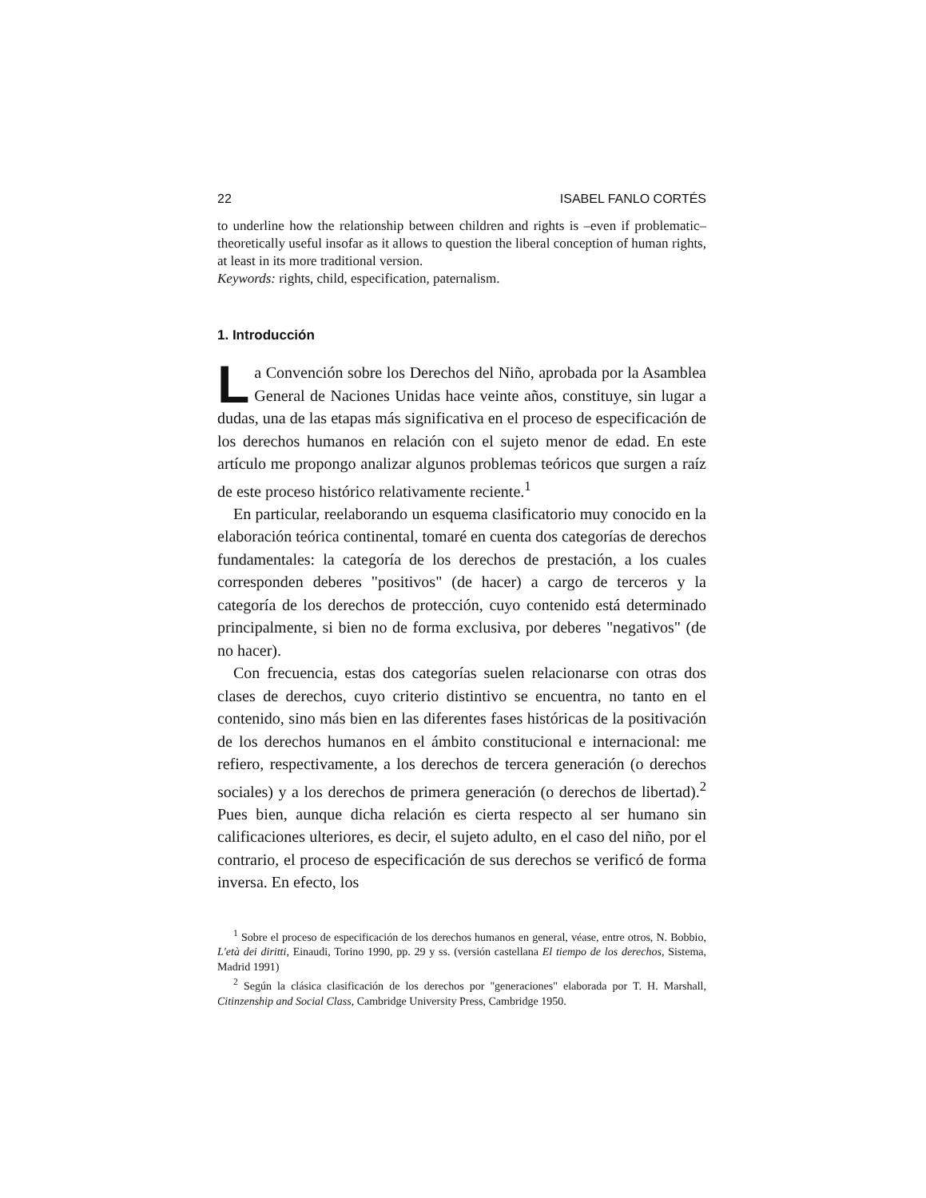22 ISABEL FANLO CORTÉS
to underline how the relationship between children and rights is –even if problematic– theoretically useful insofar as it allows to question the liberal conception of human rights, at least in its more traditional version.
Keywords: rights, child, especification, paternalism.
1. Introducción
La Convención sobre los Derechos del Niño, aprobada por la Asamblea General de Naciones Unidas hace veinte años, constituye, sin lugar a dudas, una de las etapas más significativa en el proceso de especificación de los derechos humanos en relación con el sujeto menor de edad. En este artículo me propongo analizar algunos problemas teóricos que surgen a raíz de este proceso histórico relativamente reciente.<sup>1</sup>
En particular, reelaborando un esquema clasificatorio muy conocido en la elaboración teórica continental, tomaré en cuenta dos categorías de derechos fundamentales: la categoría de los derechos de prestación, a los cuales corresponden deberes "positivos" (de hacer) a cargo de terceros y la categoría de los derechos de protección, cuyo contenido está determinado principalmente, si bien no de forma exclusiva, por deberes "negativos" (de no hacer).
Con frecuencia, estas dos categorías suelen relacionarse con otras dos clases de derechos, cuyo criterio distintivo se encuentra, no tanto en el contenido, sino más bien en las diferentes fases históricas de la positivación de los derechos humanos en el ámbito constitucional e internacional: me refiero, respectivamente, a los derechos de tercera generación (o derechos sociales) y a los derechos de primera generación (o derechos de libertad).<sup>2</sup> Pues bien, aunque dicha relación es cierta respecto al ser humano sin calificaciones ulteriores, es decir, el sujeto adulto, en el caso del niño, por el contrario, el proceso de especificación de sus derechos se verificó de forma inversa. En efecto, los
<sup>1</sup> Sobre el proceso de especificación de los derechos humanos en general, véase, entre otros, N. Bobbio, L'età dei diritti, Einaudi, Torino 1990, pp. 29 y ss. (versión castellana El tiempo de los derechos, Sistema, Madrid 1991)
<sup>2</sup> Según la clásica clasificación de los derechos por "generaciones" elaborada por T. H. Marshall, Citinzenship and Social Class, Cambridge University Press, Cambridge 1950.